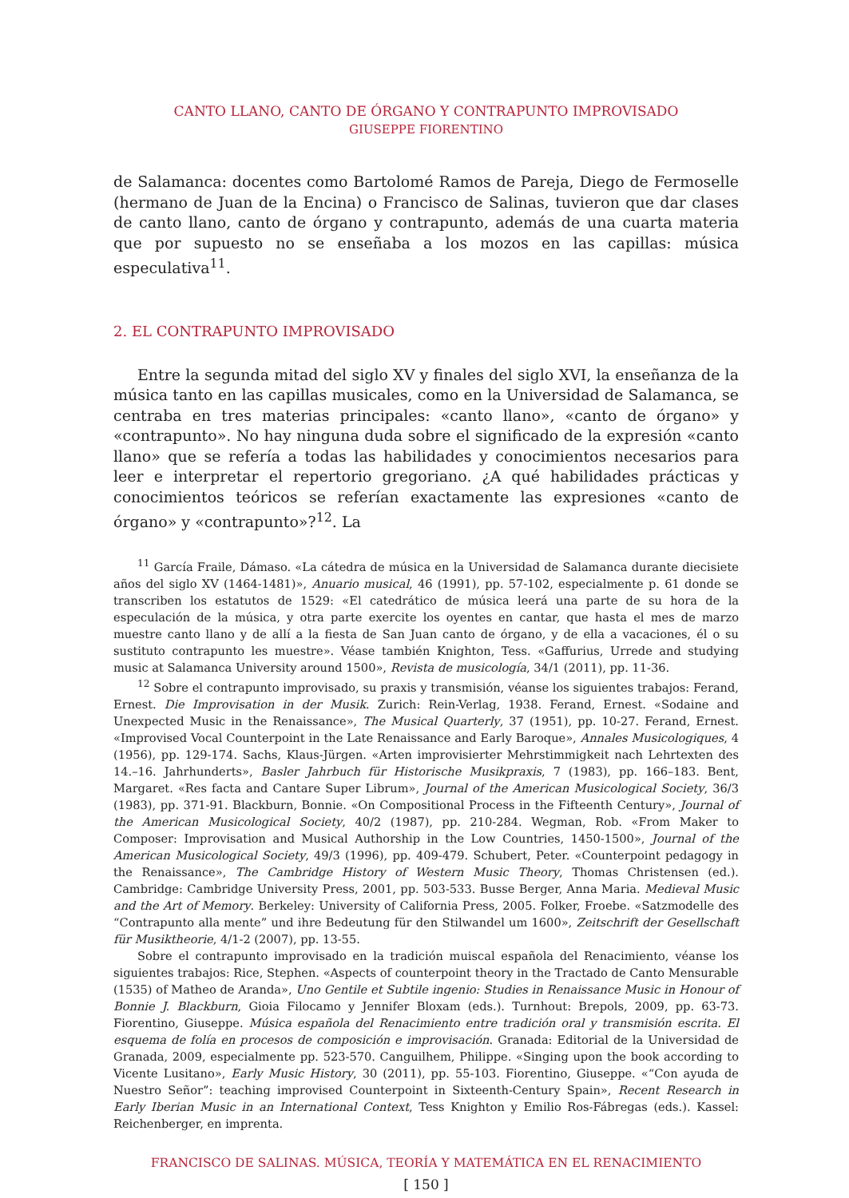CANTO LLANO, CANTO DE ÓRGANO Y CONTRAPUNTO IMPROVISADO
GIUSEPPE FIORENTINO
de Salamanca: docentes como Bartolomé Ramos de Pareja, Diego de Fermoselle (hermano de Juan de la Encina) o Francisco de Salinas, tuvieron que dar clases de canto llano, canto de órgano y contrapunto, además de una cuarta materia que por supuesto no se enseñaba a los mozos en las capillas: música especulativa<sup>11</sup>.
2. EL CONTRAPUNTO IMPROVISADO
Entre la segunda mitad del siglo XV y finales del siglo XVI, la enseñanza de la música tanto en las capillas musicales, como en la Universidad de Salamanca, se centraba en tres materias principales: «canto llano», «canto de órgano» y «contrapunto». No hay ninguna duda sobre el significado de la expresión «canto llano» que se refería a todas las habilidades y conocimientos necesarios para leer e interpretar el repertorio gregoriano. ¿A qué habilidades prácticas y conocimientos teóricos se referían exactamente las expresiones «canto de órgano» y «contrapunto»?<sup>12</sup>. La
<sup>11</sup> García Fraile, Dámaso. «La cátedra de música en la Universidad de Salamanca durante diecisiete años del siglo XV (1464-1481)», Anuario musical, 46 (1991), pp. 57-102, especialmente p. 61 donde se transcriben los estatutos de 1529: «El catedrático de música leerá una parte de su hora de la especulación de la música, y otra parte exercite los oyentes en cantar, que hasta el mes de marzo muestre canto llano y de allí a la fiesta de San Juan canto de órgano, y de ella a vacaciones, él o su sustituto contrapunto les muestre». Véase también Knighton, Tess. «Gaffurius, Urrede and studying music at Salamanca University around 1500», Revista de musicología, 34/1 (2011), pp. 11-36.
<sup>12</sup> Sobre el contrapunto improvisado, su praxis y transmisión, véanse los siguientes trabajos: Ferand, Ernest. Die Improvisation in der Musik. Zurich: Rein-Verlag, 1938. Ferand, Ernest. «Sodaine and Unexpected Music in the Renaissance», The Musical Quarterly, 37 (1951), pp. 10-27. Ferand, Ernest. «Improvised Vocal Counterpoint in the Late Renaissance and Early Baroque», Annales Musicologiques, 4 (1956), pp. 129-174. Sachs, Klaus-Jürgen. «Arten improvisierter Mehrstimmigkeit nach Lehrtexten des 14.–16. Jahrhunderts», Basler Jahrbuch für Historische Musikpraxis, 7 (1983), pp. 166–183. Bent, Margaret. «Res facta and Cantare Super Librum», Journal of the American Musicological Society, 36/3 (1983), pp. 371-91. Blackburn, Bonnie. «On Compositional Process in the Fifteenth Century», Journal of the American Musicological Society, 40/2 (1987), pp. 210-284. Wegman, Rob. «From Maker to Composer: Improvisation and Musical Authorship in the Low Countries, 1450-1500», Journal of the American Musicological Society, 49/3 (1996), pp. 409-479. Schubert, Peter. «Counterpoint pedagogy in the Renaissance», The Cambridge History of Western Music Theory, Thomas Christensen (ed.). Cambridge: Cambridge University Press, 2001, pp. 503-533. Busse Berger, Anna Maria. Medieval Music and the Art of Memory. Berkeley: University of California Press, 2005. Folker, Froebe. «Satzmodelle des “Contrapunto alla mente” und ihre Bedeutung für den Stilwandel um 1600», Zeitschrift der Gesellschaft für Musiktheorie, 4/1-2 (2007), pp. 13-55.
Sobre el contrapunto improvisado en la tradición muiscal española del Renacimiento, véanse los siguientes trabajos: Rice, Stephen. «Aspects of counterpoint theory in the Tractado de Canto Mensurable (1535) of Matheo de Aranda», Uno Gentile et Subtile ingenio: Studies in Renaissance Music in Honour of Bonnie J. Blackburn, Gioia Filocamo y Jennifer Bloxam (eds.). Turnhout: Brepols, 2009, pp. 63-73. Fiorentino, Giuseppe. Música española del Renacimiento entre tradición oral y transmisión escrita. El esquema de folía en procesos de composición e improvisación. Granada: Editorial de la Universidad de Granada, 2009, especialmente pp. 523-570. Canguilhem, Philippe. «Singing upon the book according to Vicente Lusitano», Early Music History, 30 (2011), pp. 55-103. Fiorentino, Giuseppe. «“Con ayuda de Nuestro Señor”: teaching improvised Counterpoint in Sixteenth-Century Spain», Recent Research in Early Iberian Music in an International Context, Tess Knighton y Emilio Ros-Fábregas (eds.). Kassel: Reichenberger, en imprenta.
FRANCISCO DE SALINAS. MÚSICA, TEORÍA Y MATEMÁTICA EN EL RENACIMIENTO
[ 150 ]